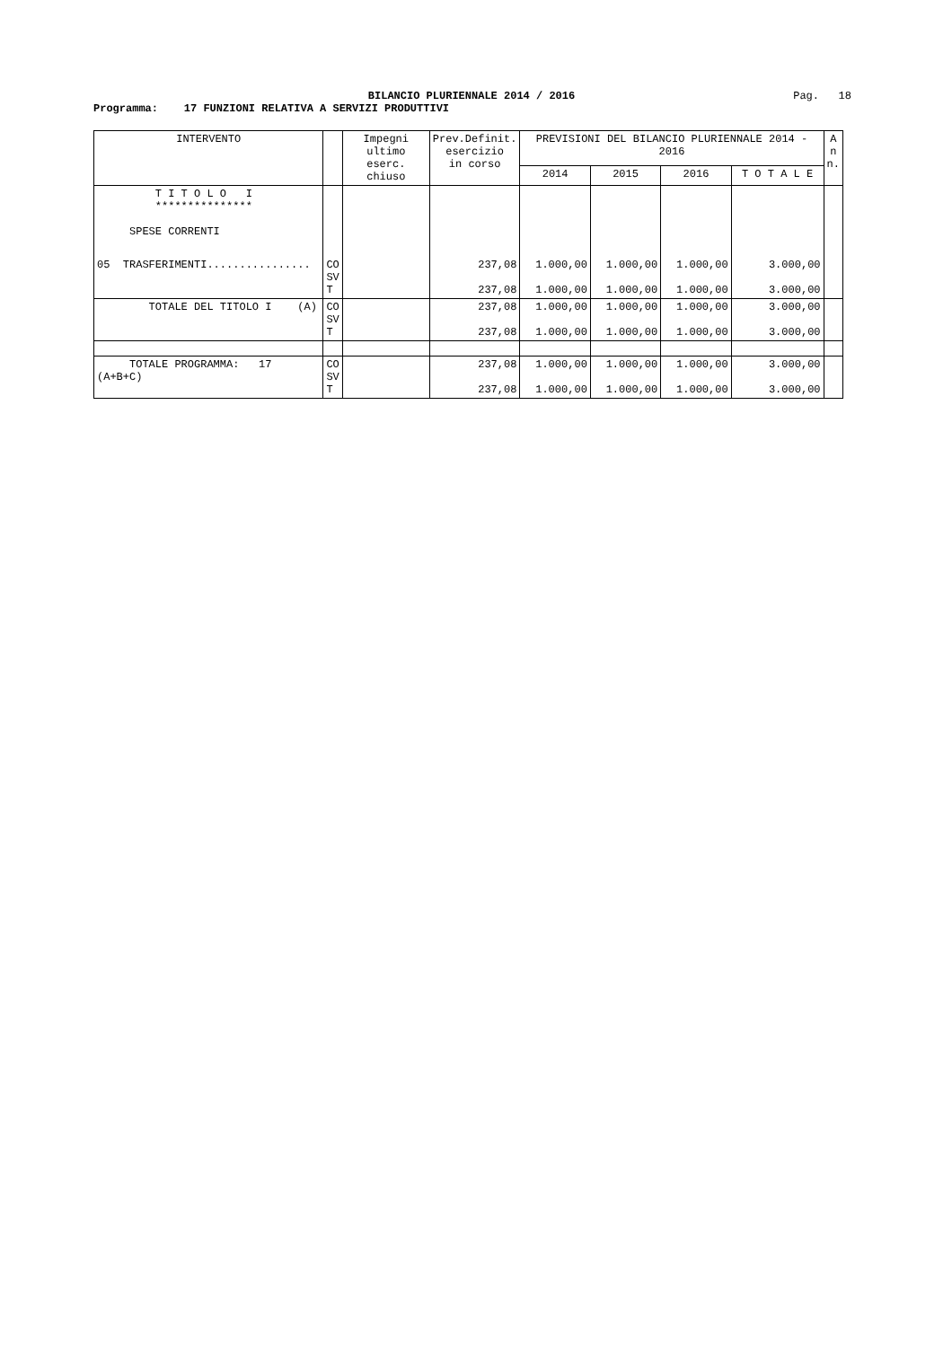BILANCIO PLURIENNALE 2014 / 2016
Pag. 18
Programma: 17 FUNZIONI RELATIVA A SERVIZI PRODUTTIVI
| INTERVENTO | | Impegni ultimo eserc. chiuso | Prev.Definit. esercizio in corso | PREVISIONI DEL BILANCIO PLURIENNALE 2014 - 2016 | | | | A n n. |
| --- | --- | --- | --- | --- | --- | --- | --- | --- |
| | | | | 2014 | 2015 | 2016 | T O T A L E | |
| T I T O L O I *************** SPESE CORRENTI | | | | | | | | |
| 05 TRASFERIMENTI................ | CO SV T | | 237,08 237,08 | 1.000,00 1.000,00 | 1.000,00 1.000,00 | 1.000,00 1.000,00 | 3.000,00 3.000,00 | |
| TOTALE DEL TITOLO I (A) | CO SV T | | 237,08 237,08 | 1.000,00 1.000,00 | 1.000,00 1.000,00 | 1.000,00 1.000,00 | 3.000,00 3.000,00 | |
| TOTALE PROGRAMMA: 17 (A+B+C) | CO SV T | | 237,08 237,08 | 1.000,00 1.000,00 | 1.000,00 1.000,00 | 1.000,00 1.000,00 | 3.000,00 3.000,00 | |